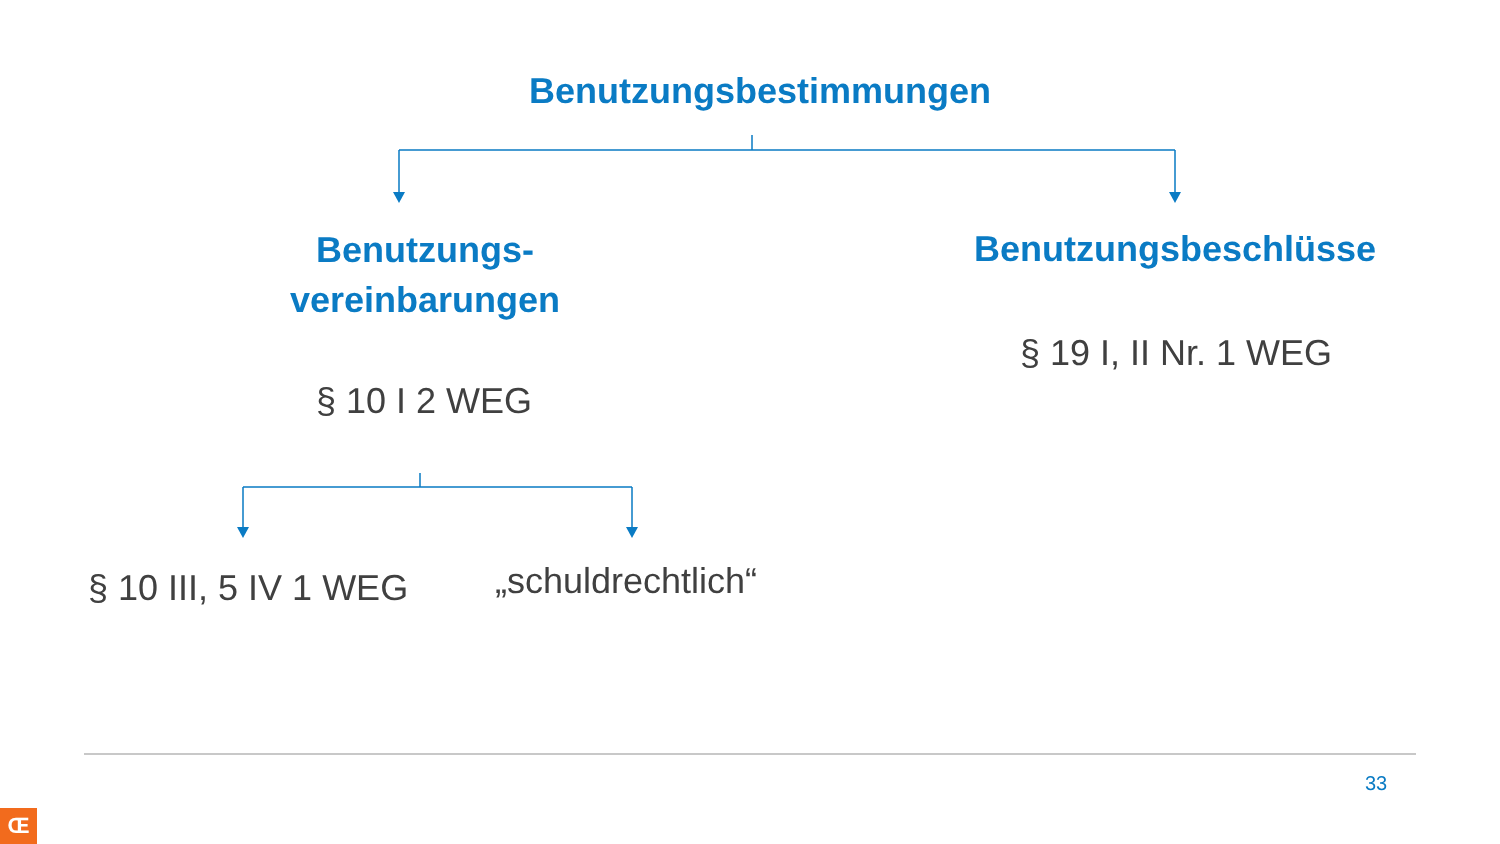Benutzungsbestimmungen
Benutzungs-
vereinbarungen
Benutzungsbeschlüsse
§ 10 I 2 WEG
§ 19 I, II Nr. 1 WEG
§ 10 III, 5 IV 1 WEG „schuldrechtlich“
33
Œ